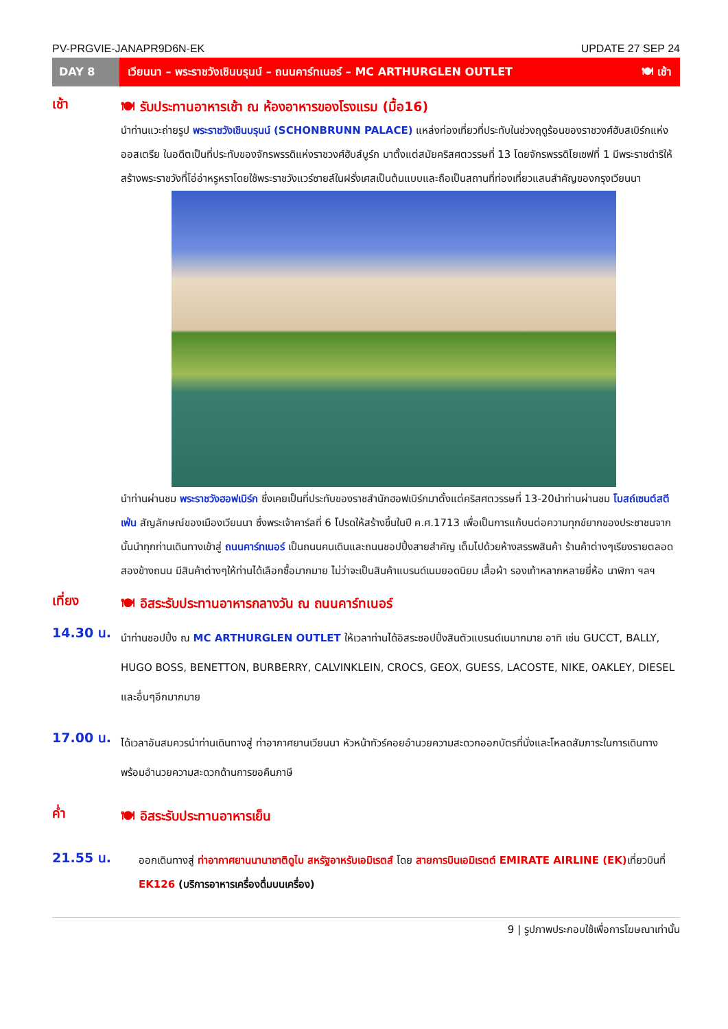PV-PRGVIE-JANAPR9D6N-EK UPDATE 27 SEP 24
DAY 8
เวียนนา – พระราชวังเชินบรุนน์ – ถนนคาร์ทเนอร์ – MC ARTHURGLEN OUTLET 🍽 เช้า
เช้า
🍽 รับประทานอาหารเช้า ณ ห้องอาหารของโรงแรม (มื้อ16)
นำท่านแวะถ่ายรูป พระราชวังเชินบรุนน์ (SCHONBRUNN PALACE) แหล่งท่องเที่ยวที่ประทับในช่วงฤดูร้อนของราชวงศ์ฮับสเบิร์กแห่งออสเตรีย ในอดีตเป็นที่ประทับของจักรพรรดิแห่งราชวงศ์ฮับส์บูร์ก มาตั้งแต่สมัยคริสศตวรรษที่ 13 โดยจักรพรรดิโยเซฟที่ 1 มีพระราชดำริให้สร้างพระราชวังที่โอ่อ่าหรูหราโดยใช้พระราชวังแวร์ซายส์ในฝรั่งเศสเป็นต้นแบบและถือเป็นสถานที่ท่องเที่ยวแสนสำคัญของกรุงเวียนนา
นำท่านผ่านชม พระราชวังฮอฟเบิร์ก ซึ่งเคยเป็นที่ประทับของราชสำนักฮอฟเบิร์กมาตั้งแต่คริสศตวรรษที่ 13-20นำท่านผ่านชม โบสถ์เซนต์สตีเฟ่น สัญลักษณ์ของเมืองเวียนนา ซึ่งพระเจ้าคาร์ลที่ 6 โปรดให้สร้างขึ้นในปี ค.ศ.1713 เพื่อเป็นการแก้บนต่อความทุกข์ยากของประชาชนจากนั้นนำทุกท่านเดินทางเข้าสู่ ถนนคาร์ทเนอร์ เป็นถนนคนเดินและถนนชอปปิ้งสายสำคัญ เต็มไปด้วยห้างสรรพสินค้า ร้านค้าต่างๆเรียงรายตลอดสองข้างถนน มีสินค้าต่างๆให้ท่านได้เลือกซื้อมากมาย ไม่ว่าจะเป็นสินค้าแบรนด์เนมยอดนิยม เสื้อผ้า รองเท้าหลากหลายยี่ห้อ นาฬิกา ฯลฯ
เที่ยง
🍽 อิสระรับประทานอาหารกลางวัน ณ ถนนคาร์ทเนอร์
14.30 น.
นำท่านชอปปิ้ง ณ MC ARTHURGLEN OUTLET ให้เวลาท่านได้อิสระชอปปิ้งสินตัวแบรนด์เนมากมาย อาทิ เช่น GUCCT, BALLY, HUGO BOSS, BENETTON, BURBERRY, CALVINKLEIN, CROCS, GEOX, GUESS, LACOSTE, NIKE, OAKLEY, DIESEL และอื่นๆอีกมากมาย
17.00 น.
ได้เวลาอันสมควรนำท่านเดินทางสู่ ท่าอากาศยานเวียนนา หัวหน้าทัวร์คอยอำนวยความสะดวกออกบัตรที่นั่งและโหลดสัมภาระในการเดินทาง พร้อมอำนวยความสะดวกด้านการขอคืนภาษี
ค่ำ
🍽 อิสระรับประทานอาหารเย็น
21.55 น.
ออกเดินทางสู่ ท่าอากาศยานนานาชาติดูไบ สหรัฐอาหรับเอมิเรตส์ โดย สายการบินเอมิเรตต์ EMIRATE AIRLINE (EK) เที่ยวบินที่ EK126 (บริการอาหารเครื่องดื่มบนเครื่อง)
9 | รูปภาพประกอบใช้เพื่อการโฆษณาเท่านั้น